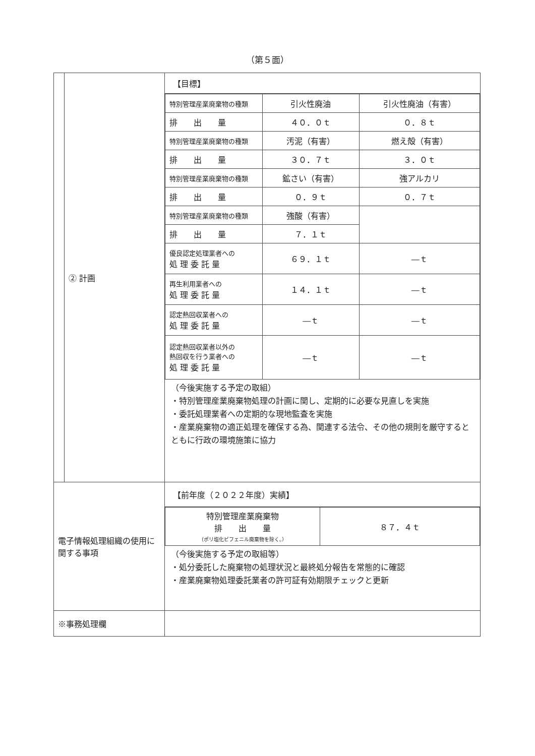（第５面）
| | ② 計画 | 【目標】 / 特別管理産業廃棄物の種類 / 引火性廃油 / 引火性廃油（有害） / / 排 出 量 / ４０．０ｔ / ０．８ｔ / / 特別管理産業廃棄物の種類 / 汚泥（有害） / 燃え殻（有害） / / 排 出 量 / ３０．７ｔ / ３．０ｔ / / 特別管理産業廃棄物の種類 / 鉱さい（有害） / 強アルカリ / / 排 出 量 / ０．９ｔ / ０．７ｔ / / 特別管理産業廃棄物の種類 / 強酸（有害） / / / 排 出 量 / ７．１ｔ / / / 優良認定処理業者への 処 理 委 託 量 / ６９．１ｔ / ―ｔ / / 再生利用業者への 処 理 委 託 量 / １４．１ｔ / ―ｔ / / 認定熱回収業者への 処 理 委 託 量 / ―ｔ / ―ｔ / / 認定熱回収業者以外の 熱回収を行う業者への 処 理 委 託 量 / ―ｔ / ―ｔ / （今後実施する予定の取組） ・特別管理産業廃棄物処理の計画に関し、定期的に必要な見直しを実施 ・委託処理業者への定期的な現地監査を実施 ・産業廃棄物の適正処理を確保する為、関連する法令、その他の規則を厳守するとともに行政の環境施策に協力 |
| 電子情報処理組織の使用に関する事項 | | 【前年度（２０２２年度）実績】 / 特別管理産業廃棄物 排 出 量 （ポリ塩化ビフェニル廃棄物を除く。） / ８７．４ｔ / （今後実施する予定の取組等） ・処分委託した廃棄物の処理状況と最終処分報告を常態的に確認 ・産業廃棄物処理委託業者の許可証有効期限チェックと更新 |
| ※事務処理欄 | | |